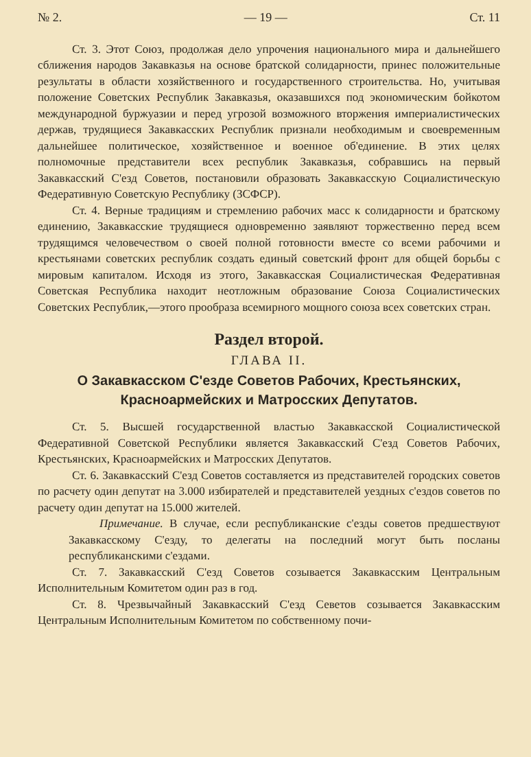№ 2. — 19 — Ст. 11
Ст. 3. Этот Союз, продолжая дело упрочения национального мира и дальнейшего сближения народов Закавказья на основе братской солидарности, принес положительные результаты в области хозяйственного и государственного строительства. Но, учитывая положение Советских Республик Закавказья, оказавшихся под экономическим бойкотом международной буржуазии и перед угрозой возможного вторжения империалистических держав, трудящиеся Закавкасских Республик признали необходимым и своевременным дальнейшее политическое, хозяйственное и военное об'единение. В этих целях полномочные представители всех республик Закавказья, собравшись на первый Закавкасский С'езд Советов, постановили образовать Закавкасскую Социалистическую Федеративную Советскую Республику (ЗСФСР).
Ст. 4. Верные традициям и стремлению рабочих масс к солидарности и братскому единению, Закавкасские трудящиеся одновременно заявляют торжественно перед всем трудящимся человечеством о своей полной готовности вместе со всеми рабочими и крестьянами советских республик создать единый советский фронт для общей борьбы с мировым капиталом. Исходя из этого, Закавкасская Социалистическая Федеративная Советская Республика находит неотложным образование Союза Социалистических Советских Республик,—этого прообраза всемирного мощного союза всех советских стран.
Раздел второй.
ГЛАВА II.
О Закавкасском С'езде Советов Рабочих, Крестьянских, Красноармейских и Матросских Депутатов.
Ст. 5. Высшей государственной властью Закавкасской Социалистической Федеративной Советской Республики является Закавкасский С'езд Советов Рабочих, Крестьянских, Красноармейских и Матросских Депутатов.
Ст. 6. Закавкасский С'езд Советов составляется из представителей городских советов по расчету один депутат на 3.000 избирателей и представителей уездных с'ездов советов по расчету один депутат на 15.000 жителей.
Примечание. В случае, если республиканские с'езды советов предшествуют Закавкасскому С'езду, то делегаты на последний могут быть посланы республиканскими с'ездами.
Ст. 7. Закавкасский С'езд Советов созывается Закавкасским Центральным Исполнительным Комитетом один раз в год.
Ст. 8. Чрезвычайный Закавкасский С'езд Севетов созывается Закавкасским Центральным Исполнительным Комитетом по собственному почи-